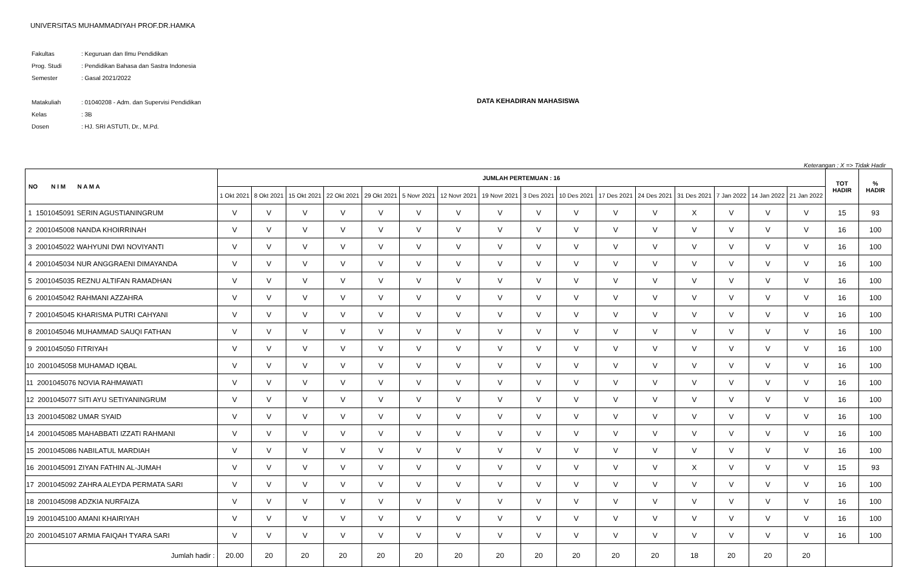UNIVERSITAS MUHAMMADIYAH PROF.DR.HAMKA
| Fakultas | : Keguruan dan Ilmu Pendidikan |
| Prog. Studi | : Pendidikan Bahasa dan Sastra Indonesia |
| Semester | : Gasal 2021/2022 |
| Matakuliah | : 01040208 - Adm. dan Supervisi Pendidikan |
| Kelas | : 3B |
| Dosen | : HJ. SRI ASTUTI, Dr., M.Pd. |
DATA KEHADIRAN MAHASISWA
Keterangan : X => Tidak Hadir
| NO N I M N A M A | JUMLAH PERTEMUAN : 16 | | | | | | | | | | | | | | | | TOT HADIR | % HADIR |
| --- | --- | --- | --- | --- | --- | --- | --- | --- | --- | --- | --- | --- | --- | --- | --- | --- | --- | --- |
| | 1 Okt 2021 | 8 Okt 2021 | 15 Okt 2021 | 22 Okt 2021 | 29 Okt 2021 | 5 Novr 2021 | 12 Novr 2021 | 19 Novr 2021 | 3 Des 2021 | 10 Des 2021 | 17 Des 2021 | 24 Des 2021 | 31 Des 2021 | 7 Jan 2022 | 14 Jan 2022 | 21 Jan 2022 | | |
| 1 1501045091 SERIN AGUSTIANINGRUM | V | V | V | V | V | V | V | V | V | V | V | V | X | V | V | V | 15 | 93 |
| 2 2001045008 NANDA KHOIRRINAH | V | V | V | V | V | V | V | V | V | V | V | V | V | V | V | V | 16 | 100 |
| 3 2001045022 WAHYUNI DWI NOVIYANTI | V | V | V | V | V | V | V | V | V | V | V | V | V | V | V | V | 16 | 100 |
| 4 2001045034 NUR ANGGRAENI DIMAYANDA | V | V | V | V | V | V | V | V | V | V | V | V | V | V | V | V | 16 | 100 |
| 5 2001045035 REZNU ALTIFAN RAMADHAN | V | V | V | V | V | V | V | V | V | V | V | V | V | V | V | V | 16 | 100 |
| 6 2001045042 RAHMANI AZZAHRA | V | V | V | V | V | V | V | V | V | V | V | V | V | V | V | V | 16 | 100 |
| 7 2001045045 KHARISMA PUTRI CAHYANI | V | V | V | V | V | V | V | V | V | V | V | V | V | V | V | V | 16 | 100 |
| 8 2001045046 MUHAMMAD SAUQI FATHAN | V | V | V | V | V | V | V | V | V | V | V | V | V | V | V | V | 16 | 100 |
| 9 2001045050 FITRIYAH | V | V | V | V | V | V | V | V | V | V | V | V | V | V | V | V | 16 | 100 |
| 10 2001045058 MUHAMAD IQBAL | V | V | V | V | V | V | V | V | V | V | V | V | V | V | V | V | 16 | 100 |
| 11 2001045076 NOVIA RAHMAWATI | V | V | V | V | V | V | V | V | V | V | V | V | V | V | V | V | 16 | 100 |
| 12 2001045077 SITI AYU SETIYANINGRUM | V | V | V | V | V | V | V | V | V | V | V | V | V | V | V | V | 16 | 100 |
| 13 2001045082 UMAR SYAID | V | V | V | V | V | V | V | V | V | V | V | V | V | V | V | V | 16 | 100 |
| 14 2001045085 MAHABBATI IZZATI RAHMANI | V | V | V | V | V | V | V | V | V | V | V | V | V | V | V | V | 16 | 100 |
| 15 2001045086 NABILATUL MARDIAH | V | V | V | V | V | V | V | V | V | V | V | V | V | V | V | V | 16 | 100 |
| 16 2001045091 ZIYAN FATHIN AL-JUMAH | V | V | V | V | V | V | V | V | V | V | V | V | X | V | V | V | 15 | 93 |
| 17 2001045092 ZAHRA ALEYDA PERMATA SARI | V | V | V | V | V | V | V | V | V | V | V | V | V | V | V | V | 16 | 100 |
| 18 2001045098 ADZKIA NURFAIZA | V | V | V | V | V | V | V | V | V | V | V | V | V | V | V | V | 16 | 100 |
| 19 2001045100 AMANI KHAIRIYAH | V | V | V | V | V | V | V | V | V | V | V | V | V | V | V | V | 16 | 100 |
| 20 2001045107 ARMIA FAIQAH TYARA SARI | V | V | V | V | V | V | V | V | V | V | V | V | V | V | V | V | 16 | 100 |
| Jumlah hadir : | 20.00 | 20 | 20 | 20 | 20 | 20 | 20 | 20 | 20 | 20 | 20 | 20 | 18 | 20 | 20 | 20 | | |